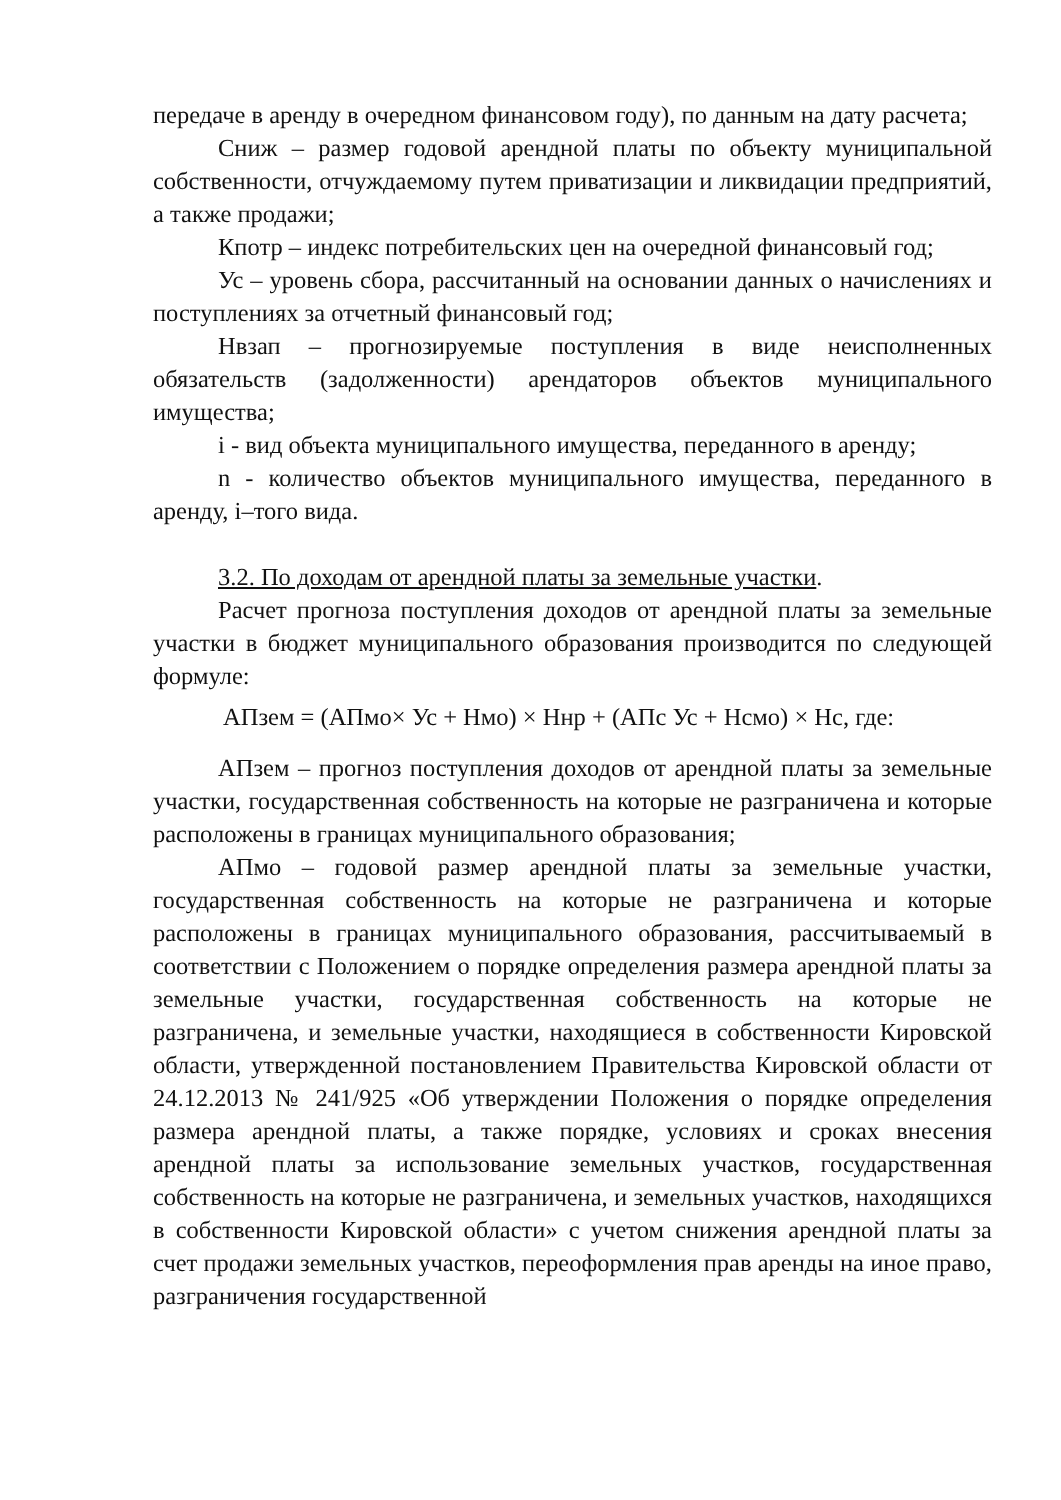передаче в аренду в очередном финансовом году), по данным на дату расчета;
Сниж – размер годовой арендной платы по объекту муниципальной собственности, отчуждаемому путем приватизации и ликвидации предприятий, а также продажи;
Кпотр – индекс потребительских цен на очередной финансовый год;
Ус – уровень сбора, рассчитанный на основании данных о начислениях и поступлениях за отчетный финансовый год;
Нвзап – прогнозируемые поступления в виде неисполненных обязательств (задолженности) арендаторов объектов муниципального имущества;
i - вид объекта муниципального имущества, переданного в аренду;
n - количество объектов муниципального имущества, переданного в аренду, i–того вида.
3.2. По доходам от арендной платы за земельные участки.
Расчет прогноза поступления доходов от арендной платы за земельные участки в бюджет муниципального образования производится по следующей формуле:
АПзем = (АПмо× Ус + Нмо) × Ннр + (АПс Ус + Нсмо) × Нс, где:
АПзем – прогноз поступления доходов от арендной платы за земельные участки, государственная собственность на которые не разграничена и которые расположены в границах муниципального образования;
АПмо – годовой размер арендной платы за земельные участки, государственная собственность на которые не разграничена и которые расположены в границах муниципального образования, рассчитываемый в соответствии с Положением о порядке определения размера арендной платы за земельные участки, государственная собственность на которые не разграничена, и земельные участки, находящиеся в собственности Кировской области, утвержденной постановлением Правительства Кировской области от 24.12.2013 № 241/925 «Об утверждении Положения о порядке определения размера арендной платы, а также порядке, условиях и сроках внесения арендной платы за использование земельных участков, государственная собственность на которые не разграничена, и земельных участков, находящихся в собственности Кировской области» с учетом снижения арендной платы за счет продажи земельных участков, переоформления прав аренды на иное право, разграничения государственной